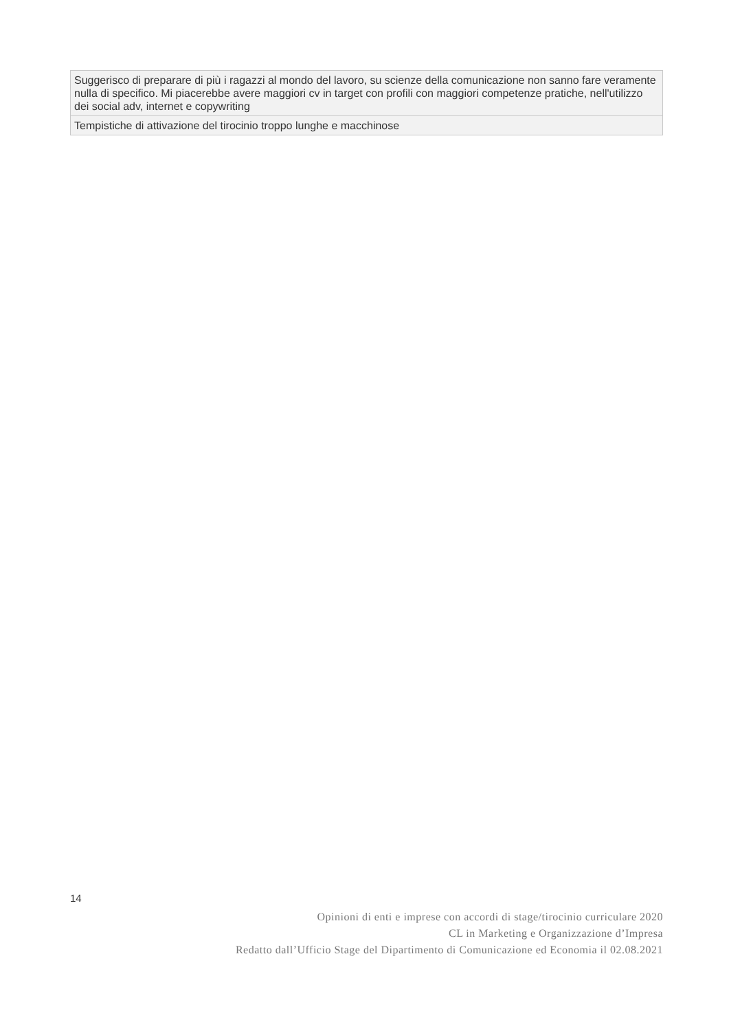| Suggerisco di preparare di più i ragazzi al mondo del lavoro, su scienze della comunicazione non sanno fare veramente nulla di specifico. Mi piacerebbe avere maggiori cv in target con profili con maggiori competenze pratiche, nell'utilizzo dei social adv, internet e copywriting |
| Tempistiche di attivazione del tirocinio troppo lunghe e macchinose |
14
Opinioni di enti e imprese con accordi di stage/tirocinio curriculare 2020
CL in Marketing e Organizzazione d’Impresa
Redatto dall’Ufficio Stage del Dipartimento di Comunicazione ed Economia il 02.08.2021